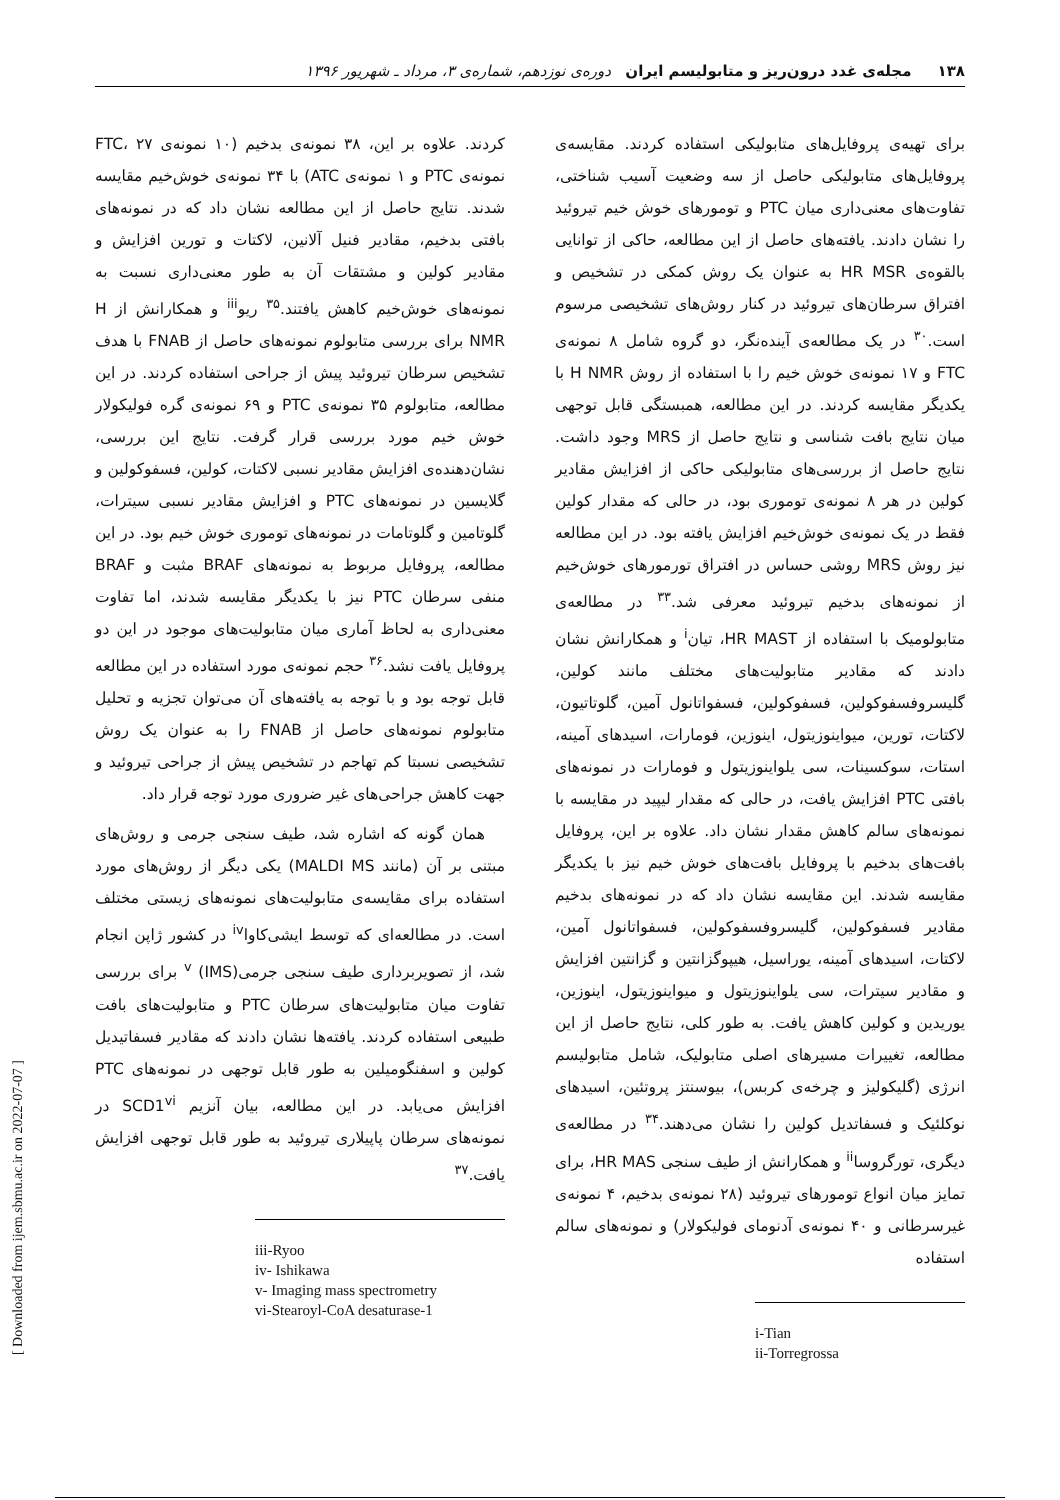۱۳۸ مجله‌ی غدد درون‌ریز و متابولیسم ایران دوره‌ی نوزدهم، شماره‌ی ۳، مرداد ـ شهریور ۱۳۹۶
برای تهیه‌ی پروفایل‌های متابولیکی استفاده کردند. مقایسه‌ی پروفایل‌های متابولیکی حاصل از سه وضعیت آسیب شناختی، تفاوت‌های معنی‌داری میان PTC و تومورهای خوش خیم تیروئید را نشان دادند. یافته‌های حاصل از این مطالعه، حاکی از توانایی بالقوه‌ی HR MSR به عنوان یک روش کمکی در تشخیص و افتراق سرطان‌های تیروئید در کنار روش‌های تشخیصی مرسوم است.<sup>۳۰</sup> در یک مطالعه‌ی آینده‌نگر، دو گروه شامل ۸ نمونه‌ی FTC و ۱۷ نمونه‌ی خوش خیم را با استفاده از روش H NMR با یکدیگر مقایسه کردند. در این مطالعه، همبستگی قابل توجهی میان نتایج بافت شناسی و نتایج حاصل از MRS وجود داشت. نتایج حاصل از بررسی‌های متابولیکی حاکی از افزایش مقادیر کولین در هر ۸ نمونه‌ی توموری بود، در حالی که مقدار کولین فقط در یک نمونه‌ی خوش‌خیم افزایش یافته بود. در این مطالعه نیز روش MRS روشی حساس در افتراق تورمورهای خوش‌خیم از نمونه‌های بدخیم تیروئید معرفی شد.<sup>۳۳</sup> در مطالعه‌ی متابولومیک با استفاده از HR MAST، تیان<sup>i</sup> و همکارانش نشان دادند که مقادیر متابولیت‌های مختلف مانند کولین، گلیسروفسفوکولین، فسفوکولین، فسفواتانول آمین، گلوتاتیون، لاکتات، تورین، میواینوزیتول، اینوزین، فومارات، اسیدهای آمینه، استات، سوکسینات، سی یلواینوزیتول و فومارات در نمونه‌های بافتی PTC افزایش یافت، در حالی که مقدار لیپید در مقایسه با نمونه‌های سالم کاهش مقدار نشان داد. علاوه بر این، پروفایل بافت‌های بدخیم با پروفایل بافت‌های خوش خیم نیز با یکدیگر مقایسه شدند. این مقایسه نشان داد که در نمونه‌های بدخیم مقادیر فسفوکولین، گلیسروفسفوکولین، فسفواتانول آمین، لاکتات، اسیدهای آمینه، یوراسیل، هیپوگزانتین و گزانتین افزایش و مقادیر سیترات، سی یلواینوزیتول و میواینوزیتول، اینوزین، یوریدین و کولین کاهش یافت. به طور کلی، نتایج حاصل از این مطالعه، تغییرات مسیرهای اصلی متابولیک، شامل متابولیسم انرژی (گلیکولیز و چرخه‌ی کربس)، بیوسنتز پروتئین، اسیدهای نوکلئیک و فسفاتدیل کولین را نشان می‌دهند.<sup>۳۴</sup> در مطالعه‌ی دیگری، تورگروسا<sup>ii</sup> و همکارانش از طیف سنجی HR MAS، برای تمایز میان انواع تومورهای تیروئید (۲۸ نمونه‌ی بدخیم، ۴ نمونه‌ی غیرسرطانی و ۴۰ نمونه‌ی آدنومای فولیکولار) و نمونه‌های سالم استفاده
i-Tian
ii-Torregrossa
کردند. علاوه بر این، ۳۸ نمونه‌ی بدخیم (۱۰ نمونه‌ی FTC، ۲۷ نمونه‌ی PTC و ۱ نمونه‌ی ATC) با ۳۴ نمونه‌ی خوش‌خیم مقایسه شدند. نتایج حاصل از این مطالعه نشان داد که در نمونه‌های بافتی بدخیم، مقادیر فنیل آلانین، لاکتات و تورین افزایش و مقادیر کولین و مشتقات آن به طور معنی‌داری نسبت به نمونه‌های خوش‌خیم کاهش یافتند.<sup>۳۵</sup> ریو<sup>iii</sup> و همکارانش از H NMR برای بررسی متابولوم نمونه‌های حاصل از FNAB با هدف تشخیص سرطان تیروئید پیش از جراحی استفاده کردند. در این مطالعه، متابولوم ۳۵ نمونه‌ی PTC و ۶۹ نمونه‌ی گره فولیکولار خوش خیم مورد بررسی قرار گرفت. نتایج این بررسی، نشان‌دهنده‌ی افزایش مقادیر نسبی لاکتات، کولین، فسفوکولین و گلایسین در نمونه‌های PTC و افزایش مقادیر نسبی سیترات، گلوتامین و گلوتامات در نمونه‌های توموری خوش خیم بود. در این مطالعه، پروفایل مربوط به نمونه‌های BRAF مثبت و BRAF منفی سرطان PTC نیز با یکدیگر مقایسه شدند، اما تفاوت معنی‌داری به لحاظ آماری میان متابولیت‌های موجود در این دو پروفایل یافت نشد.<sup>۳۶</sup> حجم نمونه‌ی مورد استفاده در این مطالعه قابل توجه بود و با توجه به یافته‌های آن می‌توان تجزیه و تحلیل متابولوم نمونه‌های حاصل از FNAB را به عنوان یک روش تشخیصی نسبتا کم تهاجم در تشخیص پیش از جراحی تیروئید و جهت کاهش جراحی‌های غیر ضروری مورد توجه قرار داد.
همان گونه که اشاره شد، طیف سنجی جرمی و روش‌های مبتنی بر آن (مانند MALDI MS) یکی دیگر از روش‌های مورد استفاده برای مقایسه‌ی متابولیت‌های نمونه‌های زیستی مختلف است. در مطالعه‌ای که توسط ایشی‌کاوا<sup>iv</sup> در کشور ژاپن انجام شد، از تصویربرداری طیف سنجی جرمی<sup>v</sup> (IMS) برای بررسی تفاوت میان متابولیت‌های سرطان PTC و متابولیت‌های بافت طبیعی استفاده کردند. یافته‌ها نشان دادند که مقادیر فسفاتیدیل کولین و اسفنگومیلین به طور قابل توجهی در نمونه‌های PTC افزایش می‌یابد. در این مطالعه، بیان آنزیم SCD1<sup>vi</sup> در نمونه‌های سرطان پاپیلاری تیروئید به طور قابل توجهی افزایش یافت.<sup>۳۷</sup>
iii-Ryoo
iv- Ishikawa
v- Imaging mass spectrometry
vi-Stearoyl-CoA desaturase-1
[ Downloaded from ijem.sbmu.ac.ir on 2022-07-07 ]